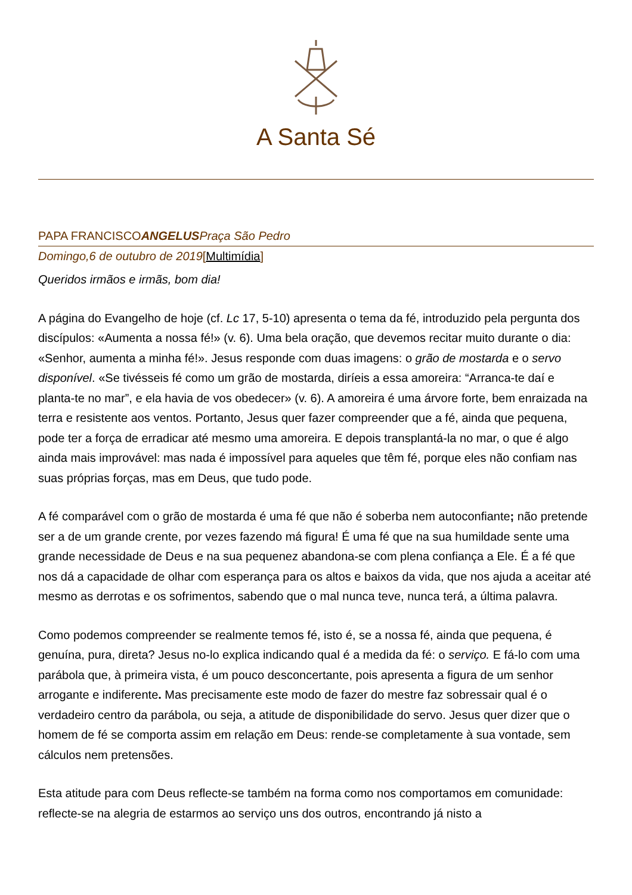A Santa Sé
PAPA FRANCISCOANGELUS Praça São Pedro
Domingo,6 de outubro de 2019[Multimídia]
Queridos irmãos e irmãs, bom dia!
A página do Evangelho de hoje (cf. Lc 17, 5-10) apresenta o tema da fé, introduzido pela pergunta dos discípulos: «Aumenta a nossa fé!» (v. 6). Uma bela oração, que devemos recitar muito durante o dia: «Senhor, aumenta a minha fé!». Jesus responde com duas imagens: o grão de mostarda e o servo disponível. «Se tivésseis fé como um grão de mostarda, diríeis a essa amoreira: “Arranca-te daí e planta-te no mar”, e ela havia de vos obedecer» (v. 6). A amoreira é uma árvore forte, bem enraizada na terra e resistente aos ventos. Portanto, Jesus quer fazer compreender que a fé, ainda que pequena, pode ter a força de erradicar até mesmo uma amoreira. E depois transplantá-la no mar, o que é algo ainda mais improvável: mas nada é impossível para aqueles que têm fé, porque eles não confiam nas suas próprias forças, mas em Deus, que tudo pode.
A fé comparável com o grão de mostarda é uma fé que não é soberba nem autoconfiante; não pretende ser a de um grande crente, por vezes fazendo má figura! É uma fé que na sua humildade sente uma grande necessidade de Deus e na sua pequenez abandona-se com plena confiança a Ele. É a fé que nos dá a capacidade de olhar com esperança para os altos e baixos da vida, que nos ajuda a aceitar até mesmo as derrotas e os sofrimentos, sabendo que o mal nunca teve, nunca terá, a última palavra.
Como podemos compreender se realmente temos fé, isto é, se a nossa fé, ainda que pequena, é genuína, pura, direta? Jesus no-lo explica indicando qual é a medida da fé: o serviço. E fá-lo com uma parábola que, à primeira vista, é um pouco desconcertante, pois apresenta a figura de um senhor arrogante e indiferente. Mas precisamente este modo de fazer do mestre faz sobressair qual é o verdadeiro centro da parábola, ou seja, a atitude de disponibilidade do servo. Jesus quer dizer que o homem de fé se comporta assim em relação em Deus: rende-se completamente à sua vontade, sem cálculos nem pretensões.
Esta atitude para com Deus reflecte-se também na forma como nos comportamos em comunidade: reflecte-se na alegria de estarmos ao serviço uns dos outros, encontrando já nisto a